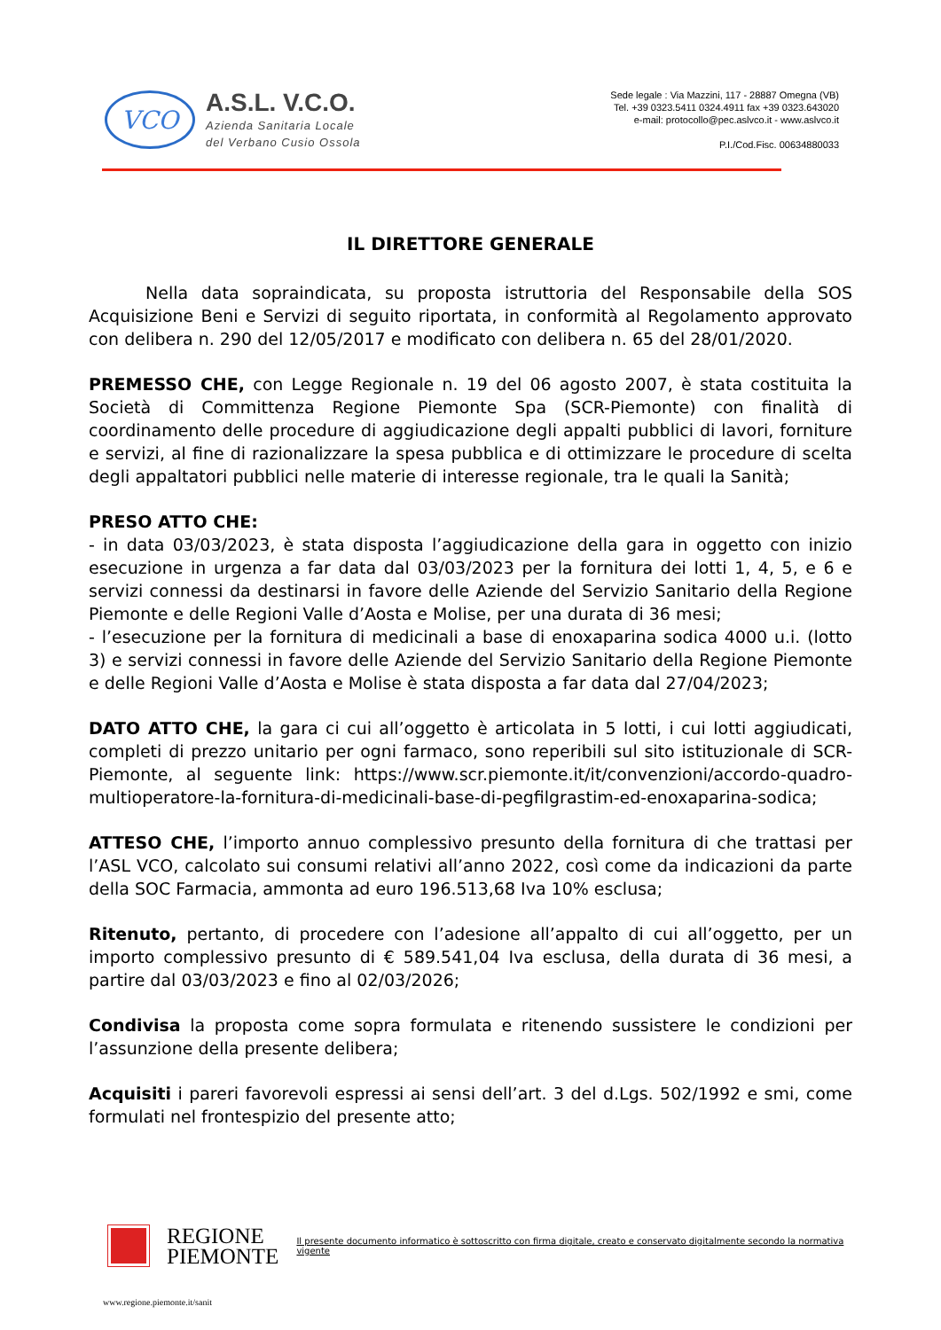VCO
A.S.L. V.C.O.
Azienda Sanitaria Locale
del Verbano Cusio Ossola
Sede legale : Via Mazzini, 117 - 28887 Omegna (VB)
Tel. +39 0323.5411 0324.4911 fax +39 0323.643020
e-mail: protocollo@pec.aslvco.it - www.aslvco.it
P.I./Cod.Fisc. 00634880033
IL DIRETTORE GENERALE
Nella data sopraindicata, su proposta istruttoria del Responsabile della SOS Acquisizione Beni e Servizi di seguito riportata, in conformità al Regolamento approvato con delibera n. 290 del 12/05/2017 e modificato con delibera n. 65 del 28/01/2020.
PREMESSO CHE, con Legge Regionale n. 19 del 06 agosto 2007, è stata costituita la Società di Committenza Regione Piemonte Spa (SCR-Piemonte) con finalità di coordinamento delle procedure di aggiudicazione degli appalti pubblici di lavori, forniture e servizi, al fine di razionalizzare la spesa pubblica e di ottimizzare le procedure di scelta degli appaltatori pubblici nelle materie di interesse regionale, tra le quali la Sanità;
PRESO ATTO CHE:
- in data 03/03/2023, è stata disposta l’aggiudicazione della gara in oggetto con inizio esecuzione in urgenza a far data dal 03/03/2023 per la fornitura dei lotti 1, 4, 5, e 6 e servizi connessi da destinarsi in favore delle Aziende del Servizio Sanitario della Regione Piemonte e delle Regioni Valle d’Aosta e Molise, per una durata di 36 mesi;
- l’esecuzione per la fornitura di medicinali a base di enoxaparina sodica 4000 u.i. (lotto 3) e servizi connessi in favore delle Aziende del Servizio Sanitario della Regione Piemonte e delle Regioni Valle d’Aosta e Molise è stata disposta a far data dal 27/04/2023;
DATO ATTO CHE, la gara ci cui all’oggetto è articolata in 5 lotti, i cui lotti aggiudicati, completi di prezzo unitario per ogni farmaco, sono reperibili sul sito istituzionale di SCR-Piemonte, al seguente link: https://www.scr.piemonte.it/it/convenzioni/accordo-quadro-multioperatore-la-fornitura-di-medicinali-base-di-pegfilgrastim-ed-enoxaparina-sodica;
ATTESO CHE, l’importo annuo complessivo presunto della fornitura di che trattasi per l’ASL VCO, calcolato sui consumi relativi all’anno 2022, così come da indicazioni da parte della SOC Farmacia, ammonta ad euro 196.513,68 Iva 10% esclusa;
Ritenuto, pertanto, di procedere con l’adesione all’appalto di cui all’oggetto, per un importo complessivo presunto di € 589.541,04 Iva esclusa, della durata di 36 mesi, a partire dal 03/03/2023 e fino al 02/03/2026;
Condivisa la proposta come sopra formulata e ritenendo sussistere le condizioni per l’assunzione della presente delibera;
Acquisiti i pareri favorevoli espressi ai sensi dell’art. 3 del d.Lgs. 502/1992 e smi, come formulati nel frontespizio del presente atto;
REGIONE
PIEMONTE
Il presente documento informatico è sottoscritto con firma digitale, creato e conservato digitalmente secondo la normativa vigente
www.regione.piemonte.it/sanit